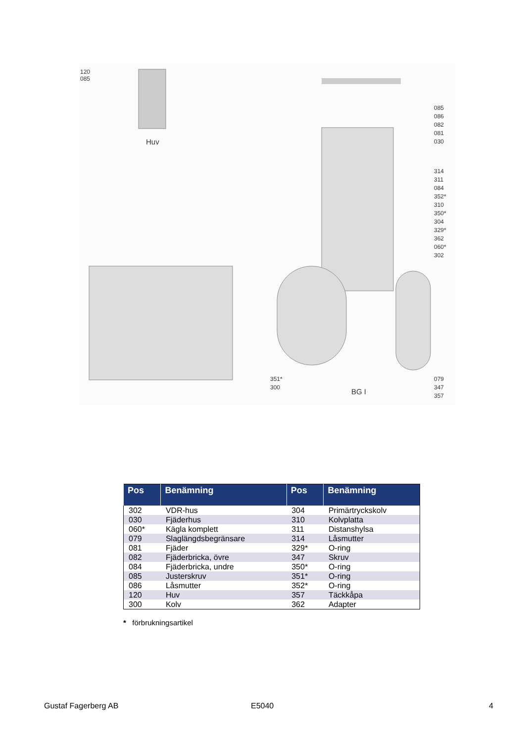120
085
Huv
085
086
082
081
030
314
311
084
352*
310
350*
304
329*
362
060*
302
079
347
357
351*
300
BG I
| Pos | Benämning | Pos | Benämning |
| --- | --- | --- | --- |
| 302 | VDR-hus | 304 | Primärtryckskolv |
| 030 | Fjäderhus | 310 | Kolvplatta |
| 060* | Kägla komplett | 311 | Distanshylsa |
| 079 | Slaglängdsbegränsare | 314 | Låsmutter |
| 081 | Fjäder | 329* | O-ring |
| 082 | Fjäderbricka, övre | 347 | Skruv |
| 084 | Fjäderbricka, undre | 350* | O-ring |
| 085 | Justerskruv | 351* | O-ring |
| 086 | Låsmutter | 352* | O-ring |
| 120 | Huv | 357 | Täckkåpa |
| 300 | Kolv | 362 | Adapter |
* förbrukningsartikel
Gustaf Fagerberg AB E5040 4